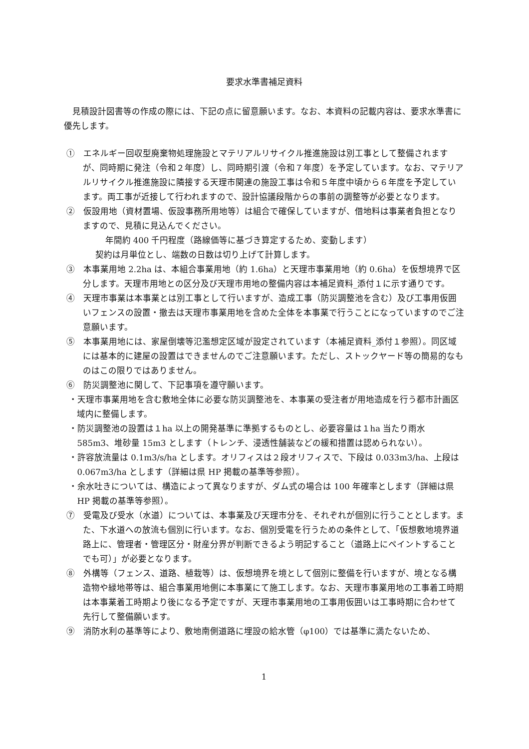要求水準書補足資料
見積設計図書等の作成の際には、下記の点に留意願います。なお、本資料の記載内容は、要求水準書に優先します。
①　エネルギー回収型廃棄物処理施設とマテリアルリサイクル推進施設は別工事として整備されますが、同時期に発注（令和２年度）し、同時期引渡（令和７年度）を予定しています。なお、マテリアルリサイクル推進施設に隣接する天理市関連の施設工事は令和５年度中頃から６年度を予定しています。両工事が近接して行われますので、設計協議段階からの事前の調整等が必要となります。
②　仮設用地（資材置場、仮設事務所用地等）は組合で確保していますが、借地料は事業者負担となりますので、見積に見込んでください。
年間約 400 千円程度（路線価等に基づき算定するため、変動します）
契約は月単位とし、端数の日数は切り上げて計算します。
③　本事業用地 2.2ha は、本組合事業用地（約 1.6ha）と天理市事業用地（約 0.6ha）を仮想境界で区分します。天理市用地との区分及び天理市用地の整備内容は本補足資料_添付１に示す通りです。
④　天理市事業は本事業とは別工事として行いますが、造成工事（防災調整池を含む）及び工事用仮囲いフェンスの設置・撤去は天理市事業用地を含めた全体を本事業で行うことになっていますのでご注意願います。
⑤　本事業用地には、家屋倒壊等氾濫想定区域が設定されています（本補足資料_添付１参照）。同区域には基本的に建屋の設置はできませんのでご注意願います。ただし、ストックヤード等の簡易的なものはこの限りではありません。
⑥　防災調整池に関して、下記事項を遵守願います。
・天理市事業用地を含む敷地全体に必要な防災調整池を、本事業の受注者が用地造成を行う都市計画区域内に整備します。
・防災調整池の設置は１ha 以上の開発基準に準拠するものとし、必要容量は１ha 当たり雨水 585m3、堆砂量 15m3 とします（トレンチ、浸透性舗装などの緩和措置は認められない）。
・許容放流量は 0.1m3/s/ha とします。オリフィスは２段オリフィスで、下段は 0.033m3/ha、上段は 0.067m3/ha とします（詳細は県 HP 掲載の基準等参照）。
・余水吐きについては、構造によって異なりますが、ダム式の場合は 100 年確率とします（詳細は県 HP 掲載の基準等参照）。
⑦　受電及び受水（水道）については、本事業及び天理市分を、それぞれが個別に行うこととします。また、下水道への放流も個別に行います。なお、個別受電を行うための条件として、「仮想敷地境界道路上に、管理者・管理区分・財産分界が判断できるよう明記すること（道路上にペイントすることでも可）」が必要となります。
⑧　外構等（フェンス、道路、植栽等）は、仮想境界を境として個別に整備を行いますが、境となる構造物や緑地帯等は、組合事業用地側に本事業にて施工します。なお、天理市事業用地の工事着工時期は本事業着工時期より後になる予定ですが、天理市事業用地の工事用仮囲いは工事時期に合わせて先行して整備願います。
⑨　消防水利の基準等により、敷地南側道路に埋設の給水管（φ100）では基準に満たないため、
1